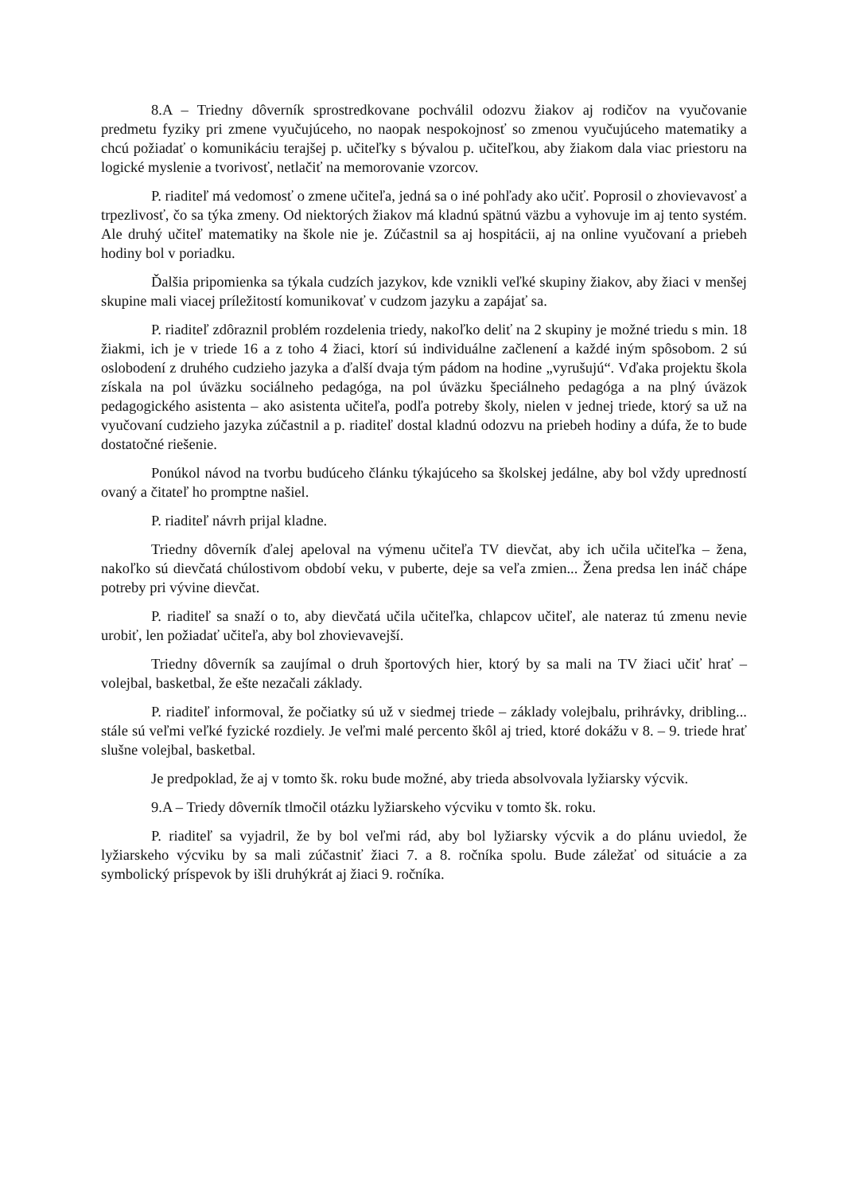8.A – Triedny dôverník sprostredkovane pochválil odozvu žiakov aj rodičov na vyučovanie predmetu fyziky pri zmene vyučujúceho, no naopak nespokojnosť so zmenou vyučujúceho matematiky a chcú požiadať o komunikáciu terajšej p. učiteľky s bývalou p. učiteľkou, aby žiakom dala viac priestoru na logické myslenie a tvorivosť, netlačiť na memorovanie vzorcov.
P. riaditeľ má vedomosť o zmene učiteľa, jedná sa o iné pohľady ako učiť. Poprosil o zhovievavosť a trpezlivosť, čo sa týka zmeny. Od niektorých žiakov má kladnú spätnú väzbu a vyhovuje im aj tento systém. Ale druhý učiteľ matematiky na škole nie je. Zúčastnil sa aj hospitácii, aj na online vyučovaní a priebeh hodiny bol v poriadku.
Ďalšia pripomienka sa týkala cudzích jazykov, kde vznikli veľké skupiny žiakov, aby žiaci v menšej skupine mali viacej príležitostí komunikovať v cudzom jazyku a zapájať sa.
P. riaditeľ zdôraznil problém rozdelenia triedy, nakoľko deliť na 2 skupiny je možné triedu s min. 18 žiakmi, ich je v triede 16 a z toho 4 žiaci, ktorí sú individuálne začlenení a každé iným spôsobom. 2 sú oslobodení z druhého cudzieho jazyka a ďalší dvaja tým pádom na hodine „vyrušujú“. Vďaka projektu škola získala na pol úväzku sociálneho pedagóga, na pol úväzku špeciálneho pedagóga a na plný úväzok pedagogického asistenta – ako asistenta učiteľa, podľa potreby školy, nielen v jednej triede, ktorý sa už na vyučovaní cudzieho jazyka zúčastnil a p. riaditeľ dostal kladnú odozvu na priebeh hodiny a dúfa, že to bude dostatočné riešenie.
Ponúkol návod na tvorbu budúceho článku týkajúceho sa školskej jedálne, aby bol vždy upredností ovaný a čitateľ ho promptne našiel.
P. riaditeľ návrh prijal kladne.
Triedny dôverník ďalej apeloval na výmenu učiteľa TV dievčat, aby ich učila učiteľka – žena, nakoľko sú dievčatá chúlostivom období veku, v puberte, deje sa veľa zmien... Žena predsa len ináč chápe potreby pri vývine dievčat.
P. riaditeľ sa snaží o to, aby dievčatá učila učiteľka, chlapcov učiteľ, ale nateraz tú zmenu nevie urobiť, len požiadať učiteľa, aby bol zhovievavejší.
Triedny dôverník sa zaujímal o druh športových hier, ktorý by sa mali na TV žiaci učiť hrať – volejbal, basketbal, že ešte nezačali základy.
P. riaditeľ informoval, že počiatky sú už v siedmej triede – základy volejbalu, prihrávky, dribling... stále sú veľmi veľké fyzické rozdiely. Je veľmi malé percento škôl aj tried, ktoré dokážu v 8. – 9. triede hrať slušne volejbal, basketbal.
Je predpoklad, že aj v tomto šk. roku bude možné, aby trieda absolvovala lyžiarsky výcvik.
9.A – Triedy dôverník tlmočil otázku lyžiarskeho výcviku v tomto šk. roku.
P. riaditeľ sa vyjadril, že by bol veľmi rád, aby bol lyžiarsky výcvik a do plánu uviedol, že lyžiarskeho výcviku by sa mali zúčastniť žiaci 7. a 8. ročníka spolu. Bude záležať od situácie a za symbolický príspevok by išli druhýkrát aj žiaci 9. ročníka.